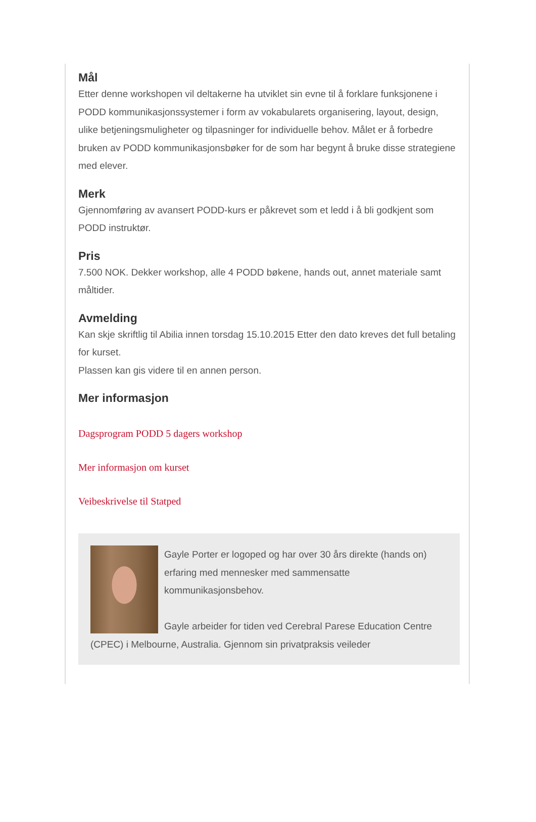Mål
Etter denne workshopen vil deltakerne ha utviklet sin evne til å forklare funksjonene i PODD kommunikasjonssystemer i form av vokabularets organisering, layout, design, ulike betjeningsmuligheter og tilpasninger for individuelle behov. Målet er å forbedre bruken av PODD kommunikasjonsbøker for de som har begynt å bruke disse strategiene med elever.
Merk
Gjennomføring av avansert PODD-kurs er påkrevet som et ledd i å bli godkjent som PODD instruktør.
Pris
7.500 NOK. Dekker workshop, alle 4 PODD bøkene, hands out, annet materiale samt måltider.
Avmelding
Kan skje skriftlig til Abilia innen torsdag 15.10.2015 Etter den dato kreves det full betaling for kurset.
Plassen kan gis videre til en annen person.
Mer informasjon
Dagsprogram PODD 5 dagers workshop
Mer informasjon om kurset
Veibeskrivelse til Statped
Gayle Porter er logoped og har over 30 års direkte (hands on) erfaring med mennesker med sammensatte kommunikasjonsbehov.
Gayle arbeider for tiden ved Cerebral Parese Education Centre (CPEC) i Melbourne, Australia. Gjennom sin privatpraksis veileder